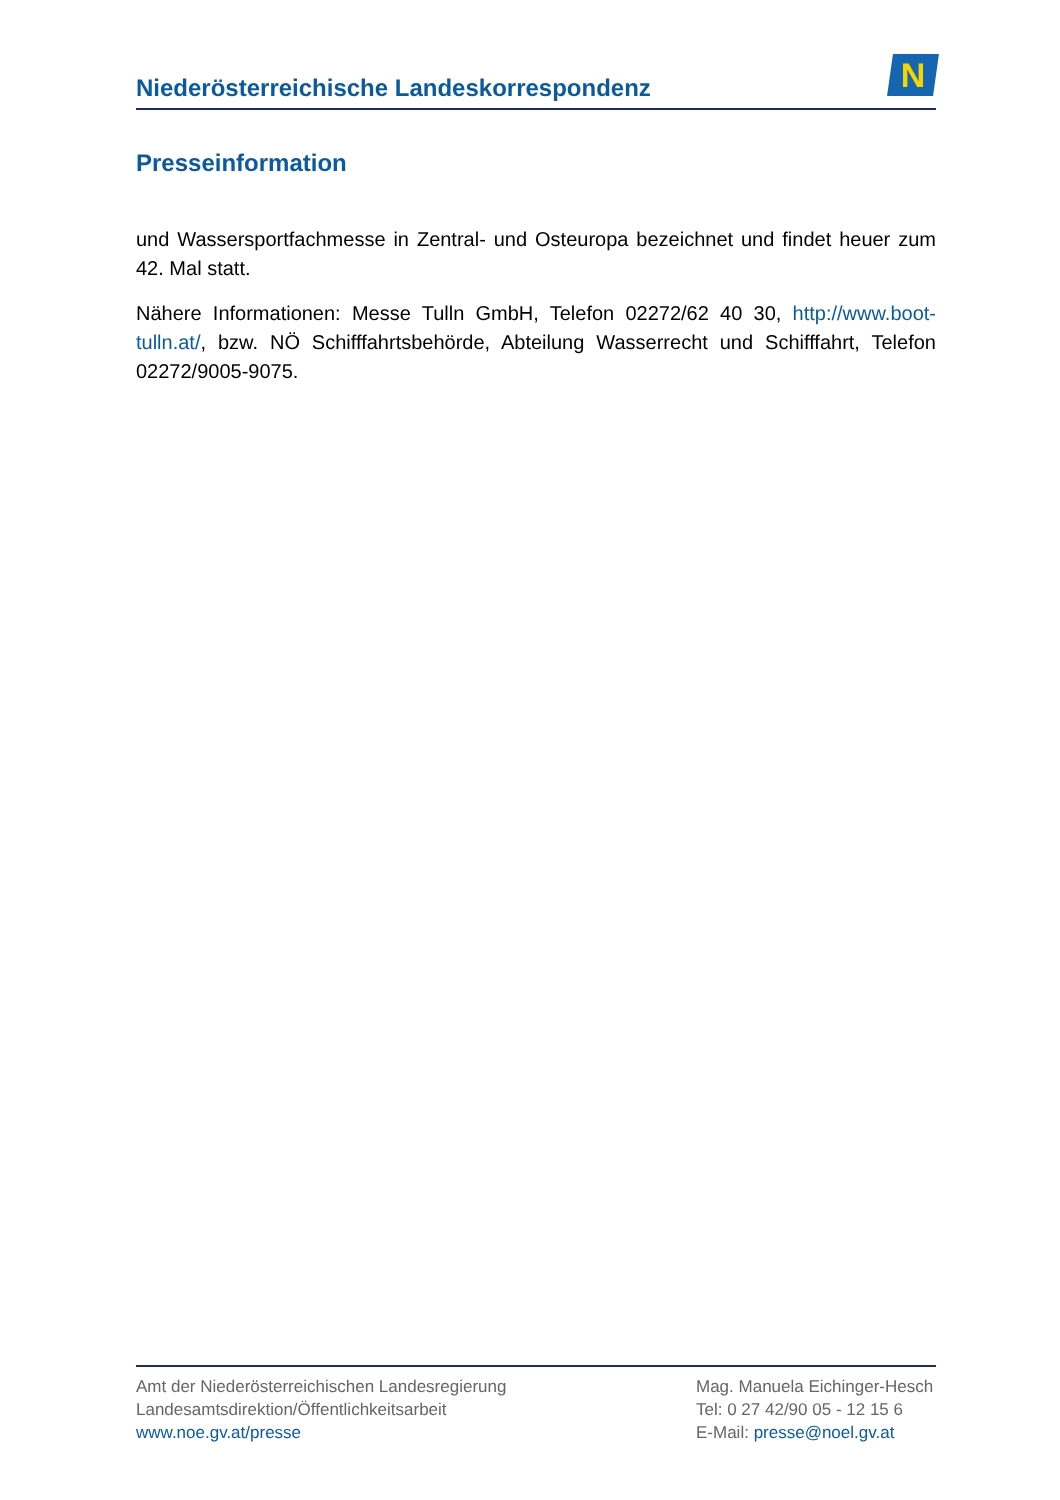Niederösterreichische Landeskorrespondenz
N
Presseinformation
und Wassersportfachmesse in Zentral- und Osteuropa bezeichnet und findet heuer zum 42. Mal statt.
Nähere Informationen: Messe Tulln GmbH, Telefon 02272/62 40 30, http://www.boot-tulln.at/, bzw. NÖ Schifffahrtsbehörde, Abteilung Wasserrecht und Schifffahrt, Telefon 02272/9005-9075.
Amt der Niederösterreichischen Landesregierung
Landesamtsdirektion/Öffentlichkeitsarbeit
www.noe.gv.at/presse
Mag. Manuela Eichinger-Hesch
Tel: 0 27 42/90 05 - 12 15 6
E-Mail: presse@noel.gv.at